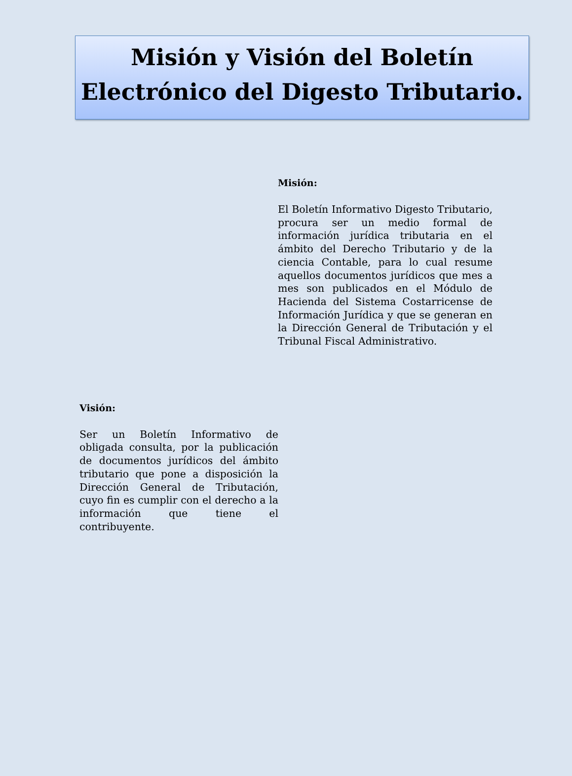Misión y Visión del Boletín Electrónico del Digesto Tributario.
Misión:
El Boletín Informativo Digesto Tributario, procura ser un medio formal de información jurídica tributaria en el ámbito del Derecho Tributario y de la ciencia Contable, para lo cual resume aquellos documentos jurídicos que mes a mes son publicados en el Módulo de Hacienda del Sistema Costarricense de Información Jurídica y que se generan en la Dirección General de Tributación y el Tribunal Fiscal Administrativo.
Visión:
Ser un Boletín Informativo de obligada consulta, por la publicación de documentos jurídicos del ámbito tributario que pone a disposición la Dirección General de Tributación, cuyo fin es cumplir con el derecho a la información que tiene el contribuyente.